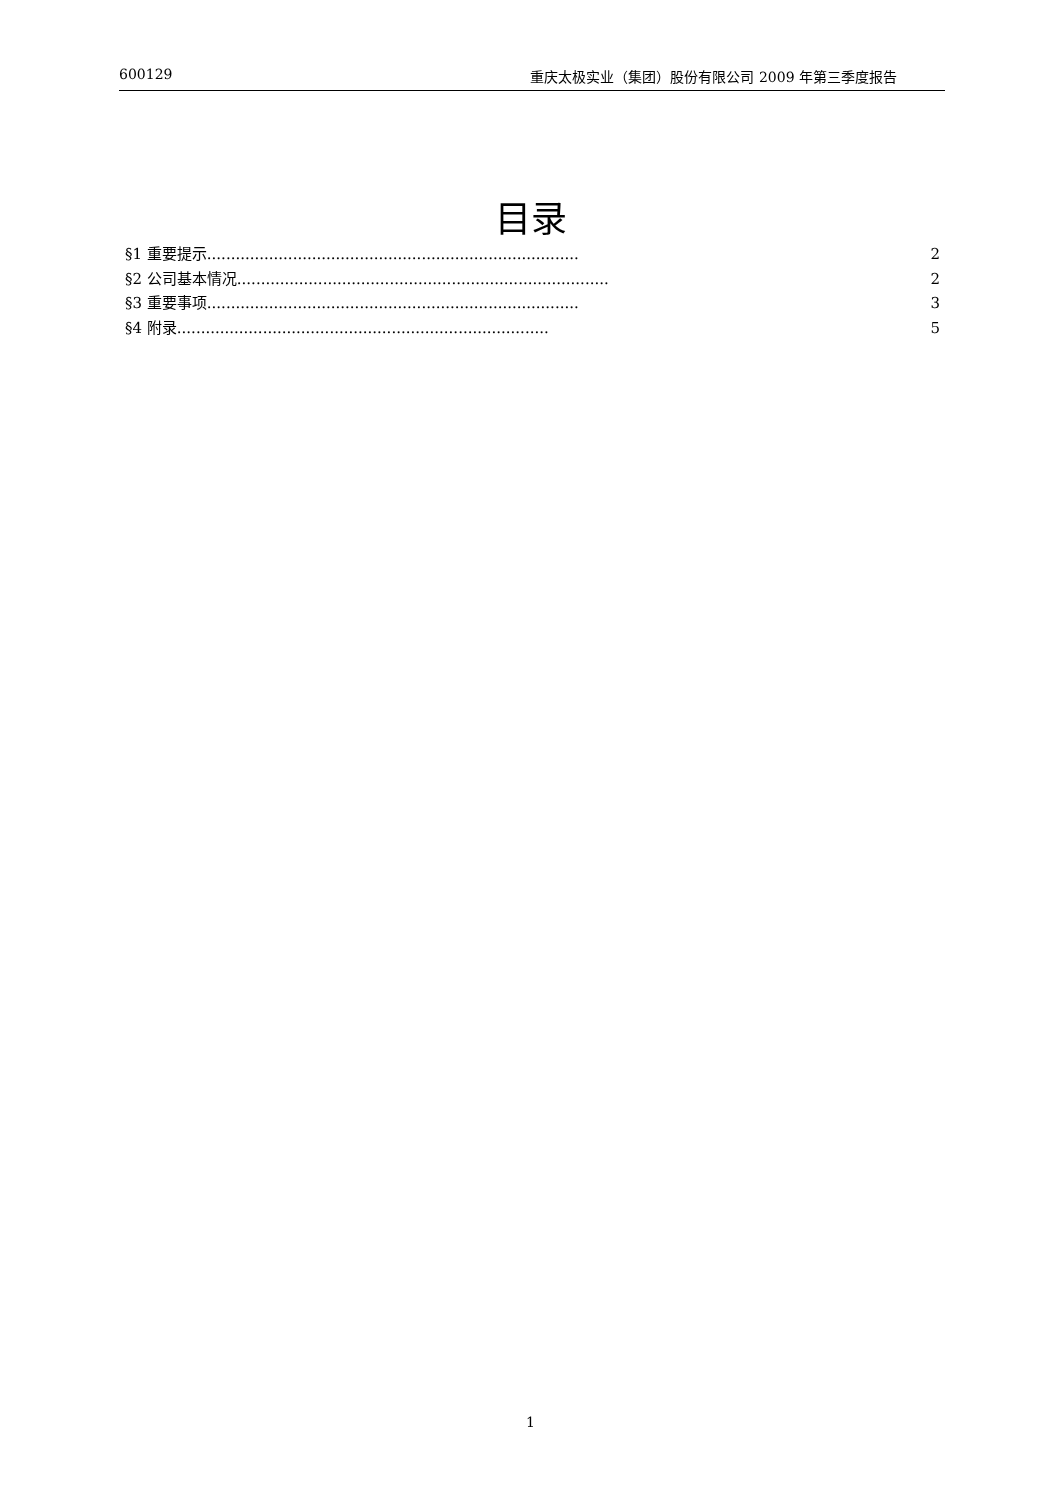600129 重庆太极实业（集团）股份有限公司 2009 年第三季度报告
目录
§1 重要提示.............................................................................. 2
§2 公司基本情况.............................................................................. 2
§3 重要事项.............................................................................. 3
§4 附录.............................................................................. 5
1